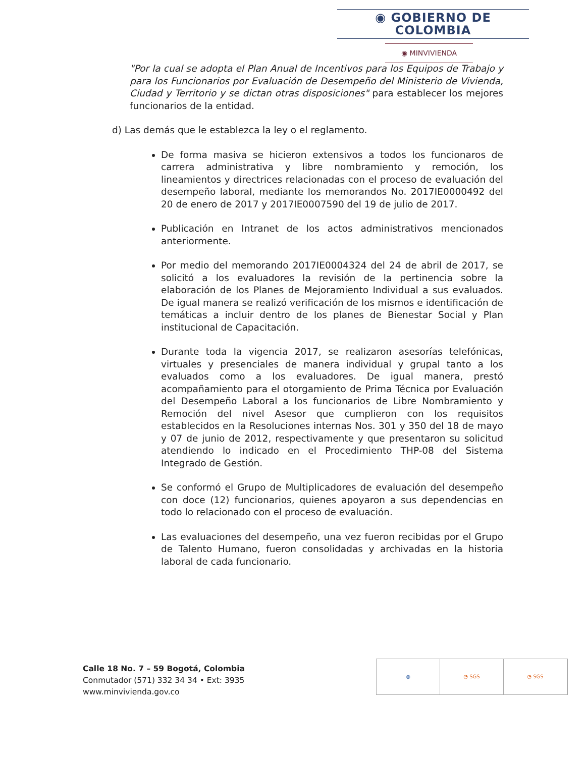◉ GOBIERNO DE COLOMBIA
◉ MINVIVIENDA
"Por la cual se adopta el Plan Anual de Incentivos para los Equipos de Trabajo y para los Funcionarios por Evaluación de Desempeño del Ministerio de Vivienda, Ciudad y Territorio y se dictan otras disposiciones" para establecer los mejores funcionarios de la entidad.
d) Las demás que le establezca la ley o el reglamento.
De forma masiva se hicieron extensivos a todos los funcionaros de carrera administrativa y libre nombramiento y remoción, los lineamientos y directrices relacionadas con el proceso de evaluación del desempeño laboral, mediante los memorandos No. 2017IE0000492 del 20 de enero de 2017 y 2017IE0007590 del 19 de julio de 2017.
Publicación en Intranet de los actos administrativos mencionados anteriormente.
Por medio del memorando 2017IE0004324 del 24 de abril de 2017, se solicitó a los evaluadores la revisión de la pertinencia sobre la elaboración de los Planes de Mejoramiento Individual a sus evaluados. De igual manera se realizó verificación de los mismos e identificación de temáticas a incluir dentro de los planes de Bienestar Social y Plan institucional de Capacitación.
Durante toda la vigencia 2017, se realizaron asesorías telefónicas, virtuales y presenciales de manera individual y grupal tanto a los evaluados como a los evaluadores. De igual manera, prestó acompañamiento para el otorgamiento de Prima Técnica por Evaluación del Desempeño Laboral a los funcionarios de Libre Nombramiento y Remoción del nivel Asesor que cumplieron con los requisitos establecidos en la Resoluciones internas Nos. 301 y 350 del 18 de mayo y 07 de junio de 2012, respectivamente y que presentaron su solicitud atendiendo lo indicado en el Procedimiento THP-08 del Sistema Integrado de Gestión.
Se conformó el Grupo de Multiplicadores de evaluación del desempeño con doce (12) funcionarios, quienes apoyaron a sus dependencias en todo lo relacionado con el proceso de evaluación.
Las evaluaciones del desempeño, una vez fueron recibidas por el Grupo de Talento Humano, fueron consolidadas y archivadas en la historia laboral de cada funcionario.
Calle 18 No. 7 – 59 Bogotá, Colombia
Conmutador (571) 332 34 34 • Ext: 3935
www.minvivienda.gov.co
◍ ◔ SGS ◔ SGS